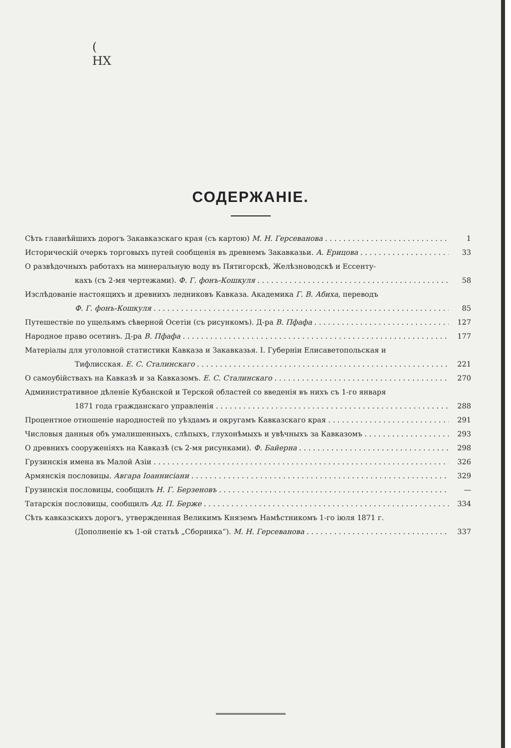(
НХ
СОДЕРЖАНІЕ.
Сѣть главнѣйшихъ дорогъ Закавказскаго края (съ картою) М. Н. Герсеванова 1
Историческій очеркъ торговыхъ путей сообщенія въ древнемъ Закавказьи. А. Ерицова 33
О развѣдочныхъ работахъ на минеральную воду въ Пятигорскѣ, Желѣзноводскѣ и Ессенту-
кахъ (съ 2-мя чертежами). Ф. Г. фонъ-Кошкуля 58
Изслѣдованіе настоящихъ и древнихъ ледниковъ Кавказа. Академика Г. В. Абиха, переводъ
Ф. Г. фонъ-Кошкуля 85
Путешествіе по ущельямъ сѣверной Осетіи (съ рисункомъ). Д-ра В. Пфафа 127
Народное право осетинъ. Д-ра В. Пфафа 177
Матеріалы для уголовной статистики Кавказа и Закавказья. I. Губерніи Елисаветопольская и
Тифлисская. Е. С. Сталинскаго 221
О самоубійствахъ на Кавказѣ и за Кавказомъ. Е. С. Сталинскаго 270
Административное дѣленіе Кубанской и Терской областей со введенія въ нихъ съ 1-го января
1871 года гражданскаго управленія 288
Процентное отношеніе народностей по уѣздамъ и округамъ Кавказскаго края 291
Числовыя данныя объ умалишенныхъ, слѣпыхъ, глухонѣмыхъ и увѣчныхъ за Кавказомъ 293
О древнихъ сооруженіяхъ на Кавказѣ (съ 2-мя рисунками). Ф. Байерна 298
Грузинскія имена въ Малой Азіи 326
Армянскія пословицы. Авгара Іоаннисіани 329
Грузинскія пословицы, сообщилъ Н. Г. Берзеновъ —
Татарскія пословицы, сообщилъ Ад. П. Берже 334
Сѣть кавказскихъ дорогъ, утвержденная Великимъ Княземъ Намѣстникомъ 1-го іюля 1871 г.
(Дополненіе къ 1-ой статьѣ „Сборника“). М. Н. Герсеванова 337